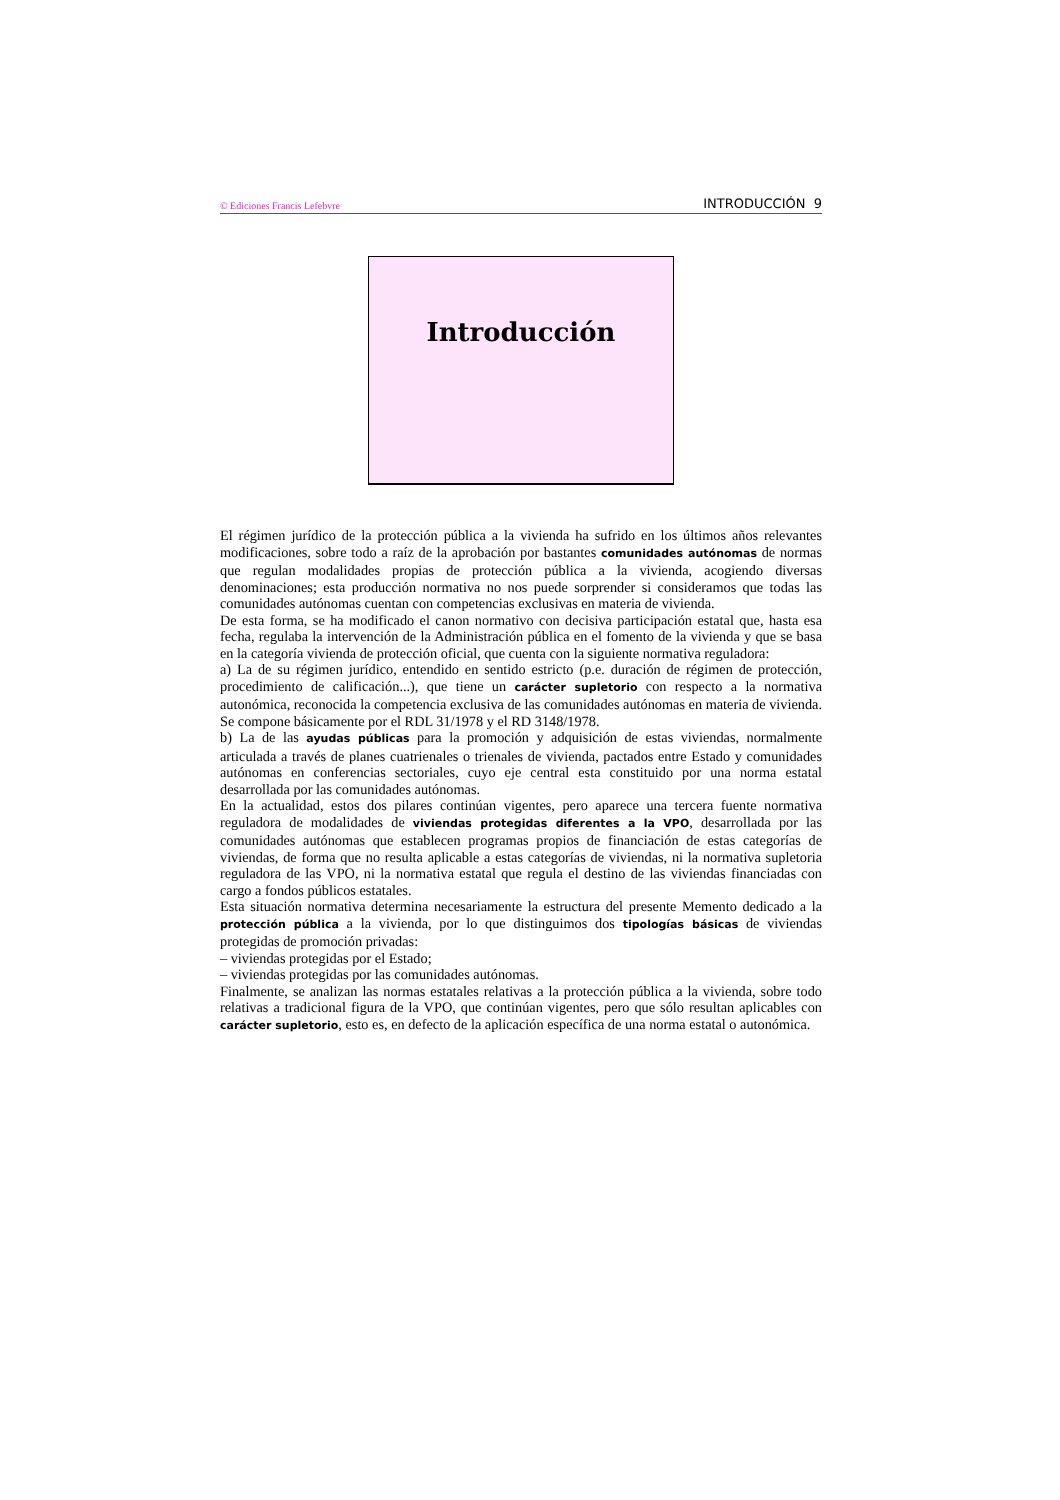© Ediciones Francis Lefebvre INTRODUCCIÓN 9
Introducción
El régimen jurídico de la protección pública a la vivienda ha sufrido en los últimos años relevantes modificaciones, sobre todo a raíz de la aprobación por bastantes comunidades autónomas de normas que regulan modalidades propias de protección pública a la vivienda, acogiendo diversas denominaciones; esta producción normativa no nos puede sorprender si consideramos que todas las comunidades autónomas cuentan con competencias exclusivas en materia de vivienda.
De esta forma, se ha modificado el canon normativo con decisiva participación estatal que, hasta esa fecha, regulaba la intervención de la Administración pública en el fomento de la vivienda y que se basa en la categoría vivienda de protección oficial, que cuenta con la siguiente normativa reguladora:
a) La de su régimen jurídico, entendido en sentido estricto (p.e. duración de régimen de protección, procedimiento de calificación...), que tiene un carácter supletorio con respecto a la normativa autonómica, reconocida la competencia exclusiva de las comunidades autónomas en materia de vivienda. Se compone básicamente por el RDL 31/1978 y el RD 3148/1978.
b) La de las ayudas públicas para la promoción y adquisición de estas viviendas, normalmente articulada a través de planes cuatrienales o trienales de vivienda, pactados entre Estado y comunidades autónomas en conferencias sectoriales, cuyo eje central esta constituido por una norma estatal desarrollada por las comunidades autónomas.
En la actualidad, estos dos pilares continúan vigentes, pero aparece una tercera fuente normativa reguladora de modalidades de viviendas protegidas diferentes a la VPO, desarrollada por las comunidades autónomas que establecen programas propios de financiación de estas categorías de viviendas, de forma que no resulta aplicable a estas categorías de viviendas, ni la normativa supletoria reguladora de las VPO, ni la normativa estatal que regula el destino de las viviendas financiadas con cargo a fondos públicos estatales.
Esta situación normativa determina necesariamente la estructura del presente Memento dedicado a la protección pública a la vivienda, por lo que distinguimos dos tipologías básicas de viviendas protegidas de promoción privadas:
– viviendas protegidas por el Estado;
– viviendas protegidas por las comunidades autónomas.
Finalmente, se analizan las normas estatales relativas a la protección pública a la vivienda, sobre todo relativas a tradicional figura de la VPO, que continúan vigentes, pero que sólo resultan aplicables con carácter supletorio, esto es, en defecto de la aplicación específica de una norma estatal o autonómica.